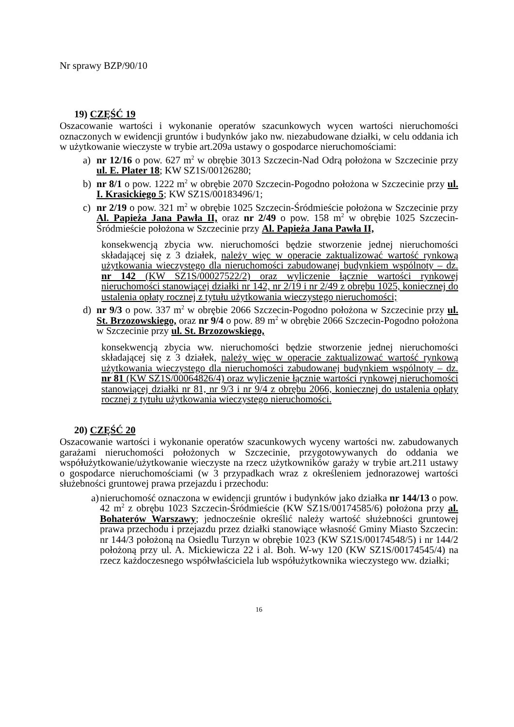Nr sprawy BZP/90/10
19) CZĘŚĆ 19
Oszacowanie wartości i wykonanie operatów szacunkowych wycen wartości nieruchomości oznaczonych w ewidencji gruntów i budynków jako nw. niezabudowane działki, w celu oddania ich w użytkowanie wieczyste w trybie art.209a ustawy o gospodarce nieruchomościami:
a) nr 12/16 o pow. 627 m<sup>2</sup> w obrębie 3013 Szczecin-Nad Odrą położona w Szczecinie przy ul. E. Plater 18; KW SZ1S/00126280;
b) nr 8/1 o pow. 1222 m<sup>2</sup> w obrębie 2070 Szczecin-Pogodno położona w Szczecinie przy ul. I. Krasickiego 5; KW SZ1S/00183496/1;
c) nr 2/19 o pow. 321 m<sup>2</sup> w obrębie 1025 Szczecin-Śródmieście położona w Szczecinie przy Al. Papieża Jana Pawła II, oraz nr 2/49 o pow. 158 m<sup>2</sup> w obrębie 1025 Szczecin-Śródmieście położona w Szczecinie przy Al. Papieża Jana Pawła II,
konsekwencją zbycia ww. nieruchomości będzie stworzenie jednej nieruchomości składającej się z 3 działek, należy więc w operacie zaktualizować wartość rynkową użytkowania wieczystego dla nieruchomości zabudowanej budynkiem wspólnoty – dz. nr 142 (KW SZ1S/00027522/2) oraz wyliczenie łącznie wartości rynkowej nieruchomości stanowiącej działki nr 142, nr 2/19 i nr 2/49 z obrębu 1025, koniecznej do ustalenia opłaty rocznej z tytułu użytkowania wieczystego nieruchomości;
d) nr 9/3 o pow. 337 m<sup>2</sup> w obrębie 2066 Szczecin-Pogodno położona w Szczecinie przy ul. St. Brzozowskiego, oraz nr 9/4 o pow. 89 m<sup>2</sup> w obrębie 2066 Szczecin-Pogodno położona w Szczecinie przy ul. St. Brzozowskiego,
konsekwencją zbycia ww. nieruchomości będzie stworzenie jednej nieruchomości składającej się z 3 działek, należy więc w operacie zaktualizować wartość rynkową użytkowania wieczystego dla nieruchomości zabudowanej budynkiem wspólnoty – dz. nr 81 (KW SZ1S/00064826/4) oraz wyliczenie łącznie wartości rynkowej nieruchomości stanowiącej działki nr 81, nr 9/3 i nr 9/4 z obrębu 2066, koniecznej do ustalenia opłaty rocznej z tytułu użytkowania wieczystego nieruchomości.
20) CZĘŚĆ 20
Oszacowanie wartości i wykonanie operatów szacunkowych wyceny wartości nw. zabudowanych garażami nieruchomości położonych w Szczecinie, przygotowywanych do oddania we współużytkowanie/użytkowanie wieczyste na rzecz użytkowników garaży w trybie art.211 ustawy o gospodarce nieruchomościami (w 3 przypadkach wraz z określeniem jednorazowej wartości służebności gruntowej prawa przejazdu i przechodu:
a)
nieruchomość oznaczona w ewidencji gruntów i budynków jako działka nr 144/13 o pow. 42 m<sup>2</sup> z obrębu 1023 Szczecin-Śródmieście (KW SZ1S/00174585/6) położona przy al. Bohaterów Warszawy; jednocześnie określić należy wartość służebności gruntowej prawa przechodu i przejazdu przez działki stanowiące własność Gminy Miasto Szczecin: nr 144/3 położoną na Osiedlu Turzyn w obrębie 1023 (KW SZ1S/00174548/5) i nr 144/2 położoną przy ul. A. Mickiewicza 22 i al. Boh. W-wy 120 (KW SZ1S/00174545/4) na rzecz każdoczesnego współwłaściciela lub współużytkownika wieczystego ww. działki;
16